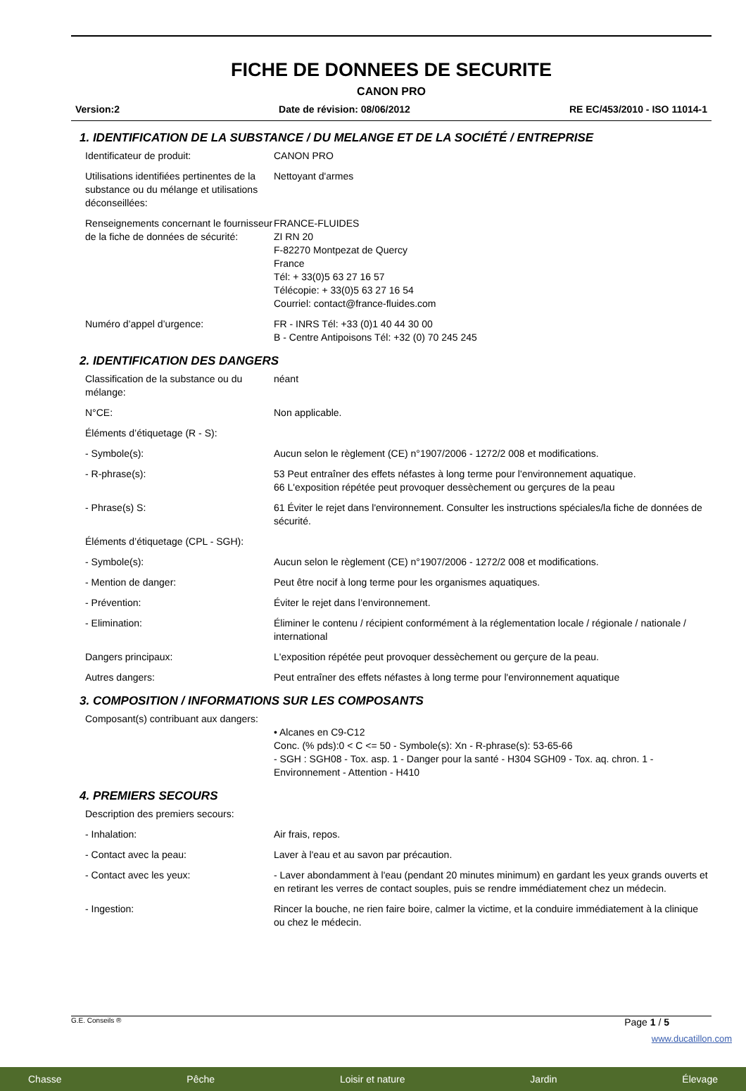FICHE DE DONNEES DE SECURITE
CANON PRO
Version:2 Date de révision: 08/06/2012 RE EC/453/2010 - ISO 11014-1
1. IDENTIFICATION DE LA SUBSTANCE / DU MELANGE ET DE LA SOCIÉTÉ / ENTREPRISE
Identificateur de produit: CANON PRO
Utilisations identifiées pertinentes de la substance ou du mélange et utilisations déconseillées:
Nettoyant d'armes
Renseignements concernant le fournisseur de la fiche de données de sécurité:
FRANCE-FLUIDES
ZI RN 20
F-82270 Montpezat de Quercy
France
Tél: + 33(0)5 63 27 16 57
Télécopie: + 33(0)5 63 27 16 54
Courriel: contact@france-fluides.com
Numéro d’appel d’urgence: FR - INRS Tél: +33 (0)1 40 44 30 00
B - Centre Antipoisons Tél: +32 (0) 70 245 245
2. IDENTIFICATION DES DANGERS
Classification de la substance ou du mélange:
néant
N°CE: Non applicable.
Éléments d’étiquetage (R - S):
- Symbole(s): Aucun selon le règlement (CE) n°1907/2006 - 1272/2 008 et modifications.
- R-phrase(s): 53 Peut entraîner des effets néfastes à long terme pour l'environnement aquatique.
66 L'exposition répétée peut provoquer dessèchement ou gerçures de la peau
- Phrase(s) S: 61 Éviter le rejet dans l'environnement. Consulter les instructions spéciales/la fiche de données de sécurité.
Éléments d’étiquetage (CPL - SGH):
- Symbole(s): Aucun selon le règlement (CE) n°1907/2006 - 1272/2 008 et modifications.
- Mention de danger: Peut être nocif à long terme pour les organismes aquatiques.
- Prévention: Éviter le rejet dans l’environnement.
- Elimination: Éliminer le contenu / récipient conformément à la réglementation locale / régionale / nationale / international
Dangers principaux: L'exposition répétée peut provoquer dessèchement ou gerçure de la peau.
Autres dangers: Peut entraîner des effets néfastes à long terme pour l'environnement aquatique
3. COMPOSITION / INFORMATIONS SUR LES COMPOSANTS
Composant(s) contribuant aux dangers:
• Alcanes en C9-C12
Conc. (% pds):0 < C <= 50 - Symbole(s): Xn - R-phrase(s): 53-65-66
- SGH : SGH08 - Tox. asp. 1 - Danger pour la santé - H304 SGH09 - Tox. aq. chron. 1 - Environnement - Attention - H410
4. PREMIERS SECOURS
Description des premiers secours:
- Inhalation: Air frais, repos.
- Contact avec la peau: Laver à l'eau et au savon par précaution.
- Contact avec les yeux: - Laver abondamment à l'eau (pendant 20 minutes minimum) en gardant les yeux grands ouverts et en retirant les verres de contact souples, puis se rendre immédiatement chez un médecin.
- Ingestion: Rincer la bouche, ne rien faire boire, calmer la victime, et la conduire immédiatement à la clinique ou chez le médecin.
G.E. Conseils ® Page 1 / 5
www.ducatillon.com
Chasse Pêche Loisir et nature Jardin Élevage